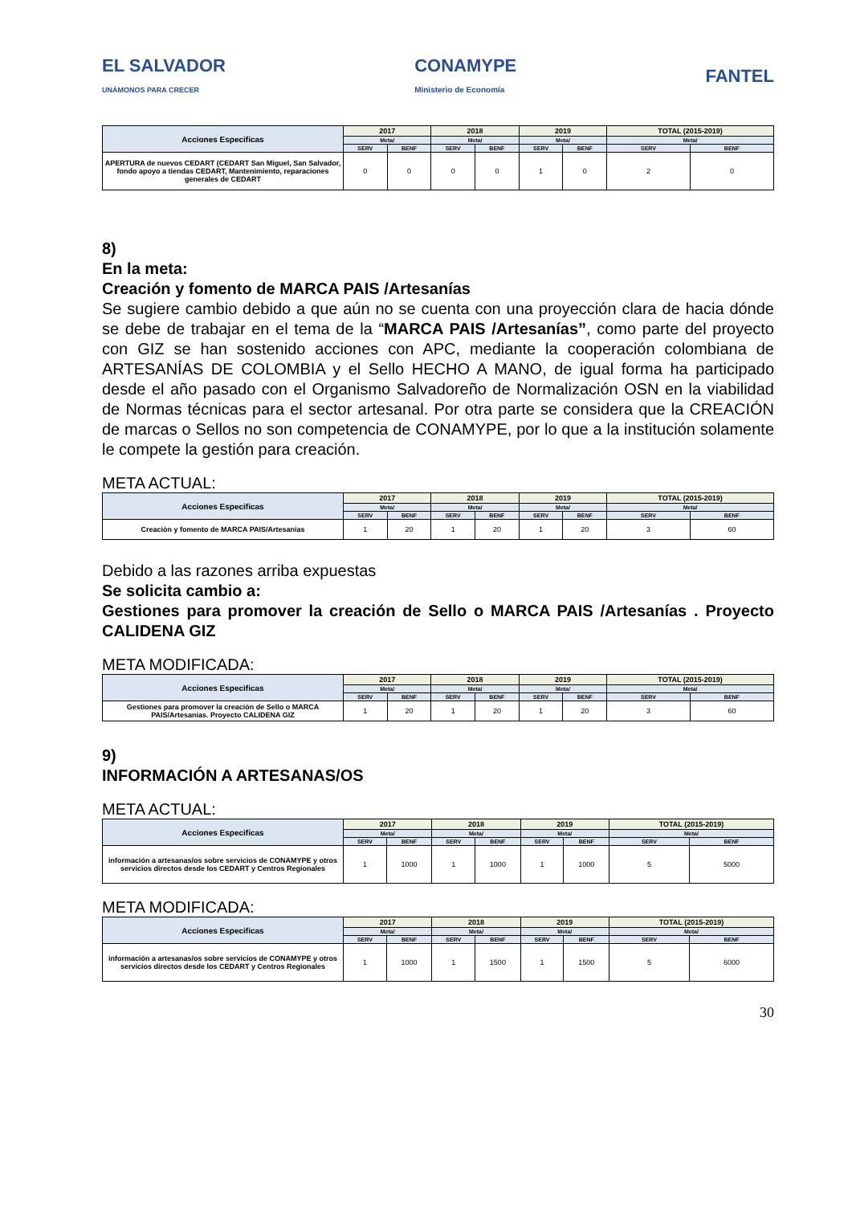EL SALVADOR
UNÁMONOS PARA CRECER
CONAMYPE
Ministerio de Economía
FANTEL
| Acciones Especificas | 2017 | | 2018 | | 2019 | | TOTAL (2015-2019) | |
| --- | --- | --- | --- | --- | --- | --- | --- | --- |
| | Meta/ | | Meta/ | | Meta/ | | Meta/ | |
| | SERV | BENF | SERV | BENF | SERV | BENF | SERV | BENF |
| APERTURA de nuevos CEDART (CEDART San Miguel, San Salvador, fondo apoyo a tiendas CEDART, Mantenimiento, reparaciones generales de CEDART | 0 | 0 | 0 | 0 | 1 | 0 | 2 | 0 |
8)
En la meta:
Creación y fomento de MARCA PAIS /Artesanías
Se sugiere cambio debido a que aún no se cuenta con una proyección clara de hacia dónde se debe de trabajar en el tema de la “MARCA PAIS /Artesanías”, como parte del proyecto con GIZ se han sostenido acciones con APC, mediante la cooperación colombiana de ARTESANÍAS DE COLOMBIA y el Sello HECHO A MANO, de igual forma ha participado desde el año pasado con el Organismo Salvadoreño de Normalización OSN en la viabilidad de Normas técnicas para el sector artesanal. Por otra parte se considera que la CREACIÓN de marcas o Sellos no son competencia de CONAMYPE, por lo que a la institución solamente le compete la gestión para creación.
META ACTUAL:
| Acciones Especificas | 2017 | | 2018 | | 2019 | | TOTAL (2015-2019) | |
| --- | --- | --- | --- | --- | --- | --- | --- | --- |
| | Meta/ | | Meta/ | | Meta/ | | Meta/ | |
| | SERV | BENF | SERV | BENF | SERV | BENF | SERV | BENF |
| Creaciòn y fomento de MARCA PAIS/Artesanias | 1 | 20 | 1 | 20 | 1 | 20 | 3 | 60 |
Debido a las razones arriba expuestas
Se solicita cambio a:
Gestiones para promover la creación de Sello o MARCA PAIS /Artesanías . Proyecto CALIDENA GIZ
META MODIFICADA:
| Acciones Especificas | 2017 | | 2018 | | 2019 | | TOTAL (2015-2019) | |
| --- | --- | --- | --- | --- | --- | --- | --- | --- |
| | Meta/ | | Meta/ | | Meta/ | | Meta/ | |
| | SERV | BENF | SERV | BENF | SERV | BENF | SERV | BENF |
| Gestiones para promover la creación de Sello o MARCA PAIS/Artesanías. Proyecto CALIDENA GIZ | 1 | 20 | 1 | 20 | 1 | 20 | 3 | 60 |
9)
INFORMACIÓN A ARTESANAS/OS
META ACTUAL:
| Acciones Especificas | 2017 | | 2018 | | 2019 | | TOTAL (2015-2019) | |
| --- | --- | --- | --- | --- | --- | --- | --- | --- |
| | Meta/ | | Meta/ | | Meta/ | | Meta/ | |
| | SERV | BENF | SERV | BENF | SERV | BENF | SERV | BENF |
| información a artesanas/os sobre servicios de CONAMYPE y otros servicios directos desde los CEDART y Centros Regionales | 1 | 1000 | 1 | 1000 | 1 | 1000 | 5 | 5000 |
META MODIFICADA:
| Acciones Especificas | 2017 | | 2018 | | 2019 | | TOTAL (2015-2019) | |
| --- | --- | --- | --- | --- | --- | --- | --- | --- |
| | Meta/ | | Meta/ | | Meta/ | | Meta/ | |
| | SERV | BENF | SERV | BENF | SERV | BENF | SERV | BENF |
| información a artesanas/os sobre servicios de CONAMYPE y otros servicios directos desde los CEDART y Centros Regionales | 1 | 1000 | 1 | 1500 | 1 | 1500 | 5 | 6000 |
30